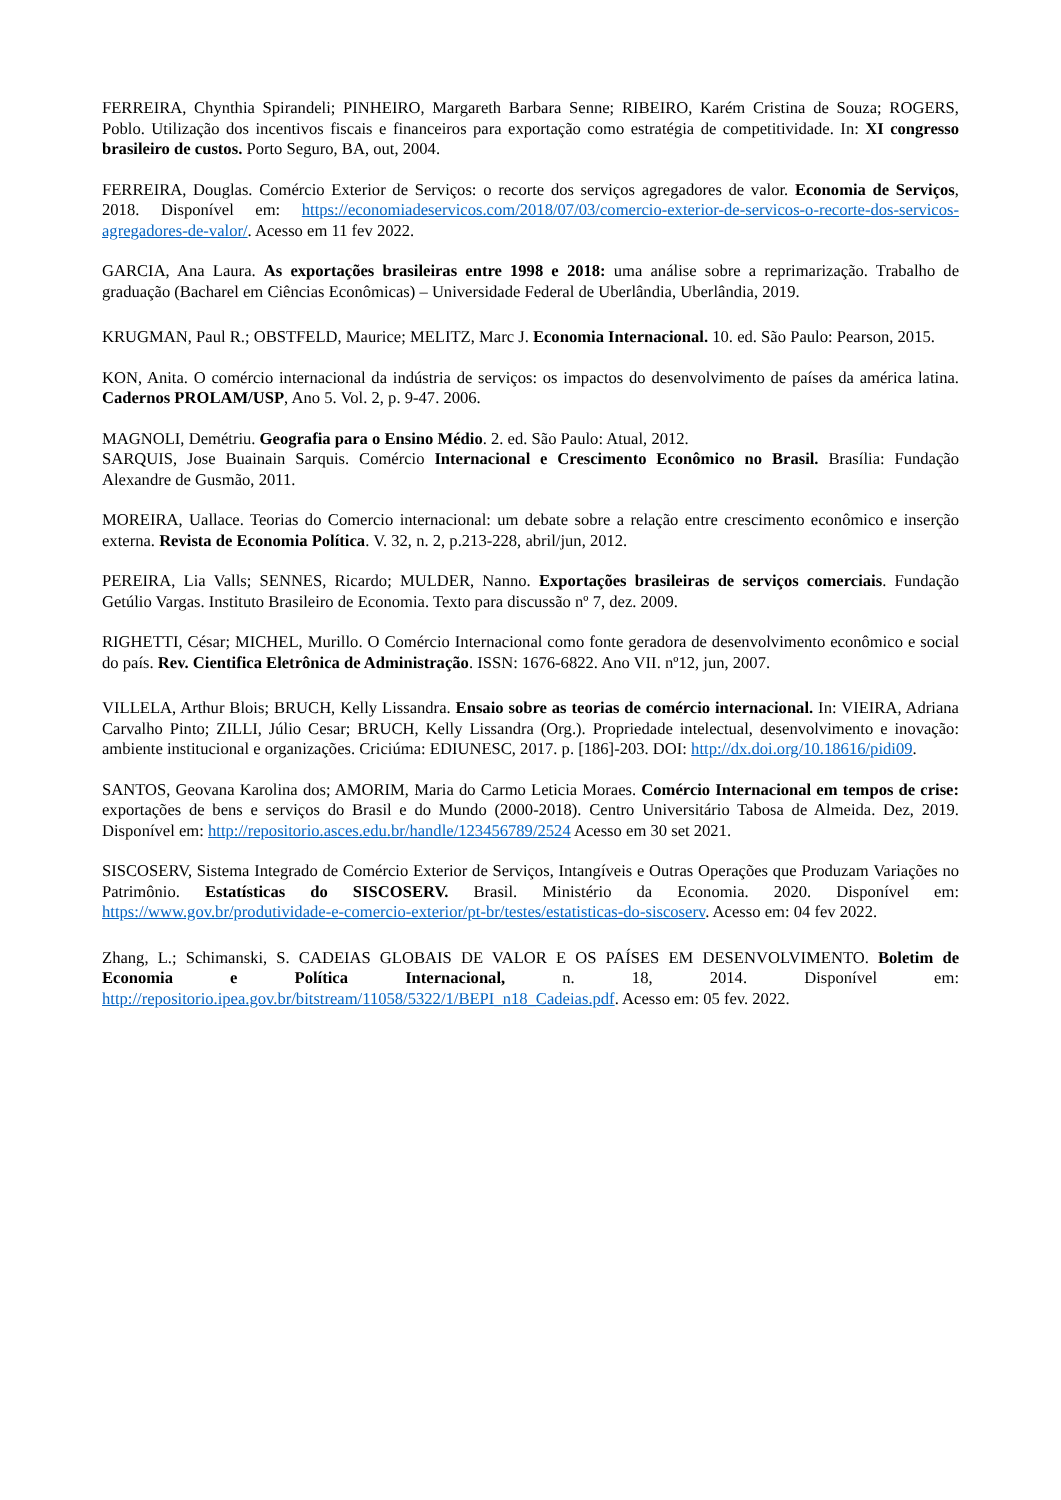FERREIRA, Chynthia Spirandeli; PINHEIRO, Margareth Barbara Senne; RIBEIRO, Karém Cristina de Souza; ROGERS, Poblo. Utilização dos incentivos fiscais e financeiros para exportação como estratégia de competitividade. In: XI congresso brasileiro de custos. Porto Seguro, BA, out, 2004.
FERREIRA, Douglas. Comércio Exterior de Serviços: o recorte dos serviços agregadores de valor. Economia de Serviços, 2018. Disponível em: https://economiadeservicos.com/2018/07/03/comercio-exterior-de-servicos-o-recorte-dos-servicos-agregadores-de-valor/. Acesso em 11 fev 2022.
GARCIA, Ana Laura. As exportações brasileiras entre 1998 e 2018: uma análise sobre a reprimarização. Trabalho de graduação (Bacharel em Ciências Econômicas) – Universidade Federal de Uberlândia, Uberlândia, 2019.
KRUGMAN, Paul R.; OBSTFELD, Maurice; MELITZ, Marc J. Economia Internacional. 10. ed. São Paulo: Pearson, 2015.
KON, Anita. O comércio internacional da indústria de serviços: os impactos do desenvolvimento de países da américa latina. Cadernos PROLAM/USP, Ano 5. Vol. 2, p. 9-47. 2006.
MAGNOLI, Demétriu. Geografia para o Ensino Médio. 2. ed. São Paulo: Atual, 2012.
SARQUIS, Jose Buainain Sarquis. Comércio Internacional e Crescimento Econômico no Brasil. Brasília: Fundação Alexandre de Gusmão, 2011.
MOREIRA, Uallace. Teorias do Comercio internacional: um debate sobre a relação entre crescimento econômico e inserção externa. Revista de Economia Política. V. 32, n. 2, p.213-228, abril/jun, 2012.
PEREIRA, Lia Valls; SENNES, Ricardo; MULDER, Nanno. Exportações brasileiras de serviços comerciais. Fundação Getúlio Vargas. Instituto Brasileiro de Economia. Texto para discussão nº 7, dez. 2009.
RIGHETTI, César; MICHEL, Murillo. O Comércio Internacional como fonte geradora de desenvolvimento econômico e social do país. Rev. Cientifica Eletrônica de Administração. ISSN: 1676-6822. Ano VII. nº12, jun, 2007.
VILLELA, Arthur Blois; BRUCH, Kelly Lissandra. Ensaio sobre as teorias de comércio internacional. In: VIEIRA, Adriana Carvalho Pinto; ZILLI, Júlio Cesar; BRUCH, Kelly Lissandra (Org.). Propriedade intelectual, desenvolvimento e inovação: ambiente institucional e organizações. Criciúma: EDIUNESC, 2017. p. [186]-203. DOI: http://dx.doi.org/10.18616/pidi09.
SANTOS, Geovana Karolina dos; AMORIM, Maria do Carmo Leticia Moraes. Comércio Internacional em tempos de crise: exportações de bens e serviços do Brasil e do Mundo (2000-2018). Centro Universitário Tabosa de Almeida. Dez, 2019. Disponível em: http://repositorio.asces.edu.br/handle/123456789/2524 Acesso em 30 set 2021.
SISCOSERV, Sistema Integrado de Comércio Exterior de Serviços, Intangíveis e Outras Operações que Produzam Variações no Patrimônio. Estatísticas do SISCOSERV. Brasil. Ministério da Economia. 2020. Disponível em: https://www.gov.br/produtividade-e-comercio-exterior/pt-br/testes/estatisticas-do-siscoserv. Acesso em: 04 fev 2022.
Zhang, L.; Schimanski, S. CADEIAS GLOBAIS DE VALOR E OS PAÍSES EM DESENVOLVIMENTO. Boletim de Economia e Política Internacional, n. 18, 2014. Disponível em: http://repositorio.ipea.gov.br/bitstream/11058/5322/1/BEPI_n18_Cadeias.pdf. Acesso em: 05 fev. 2022.